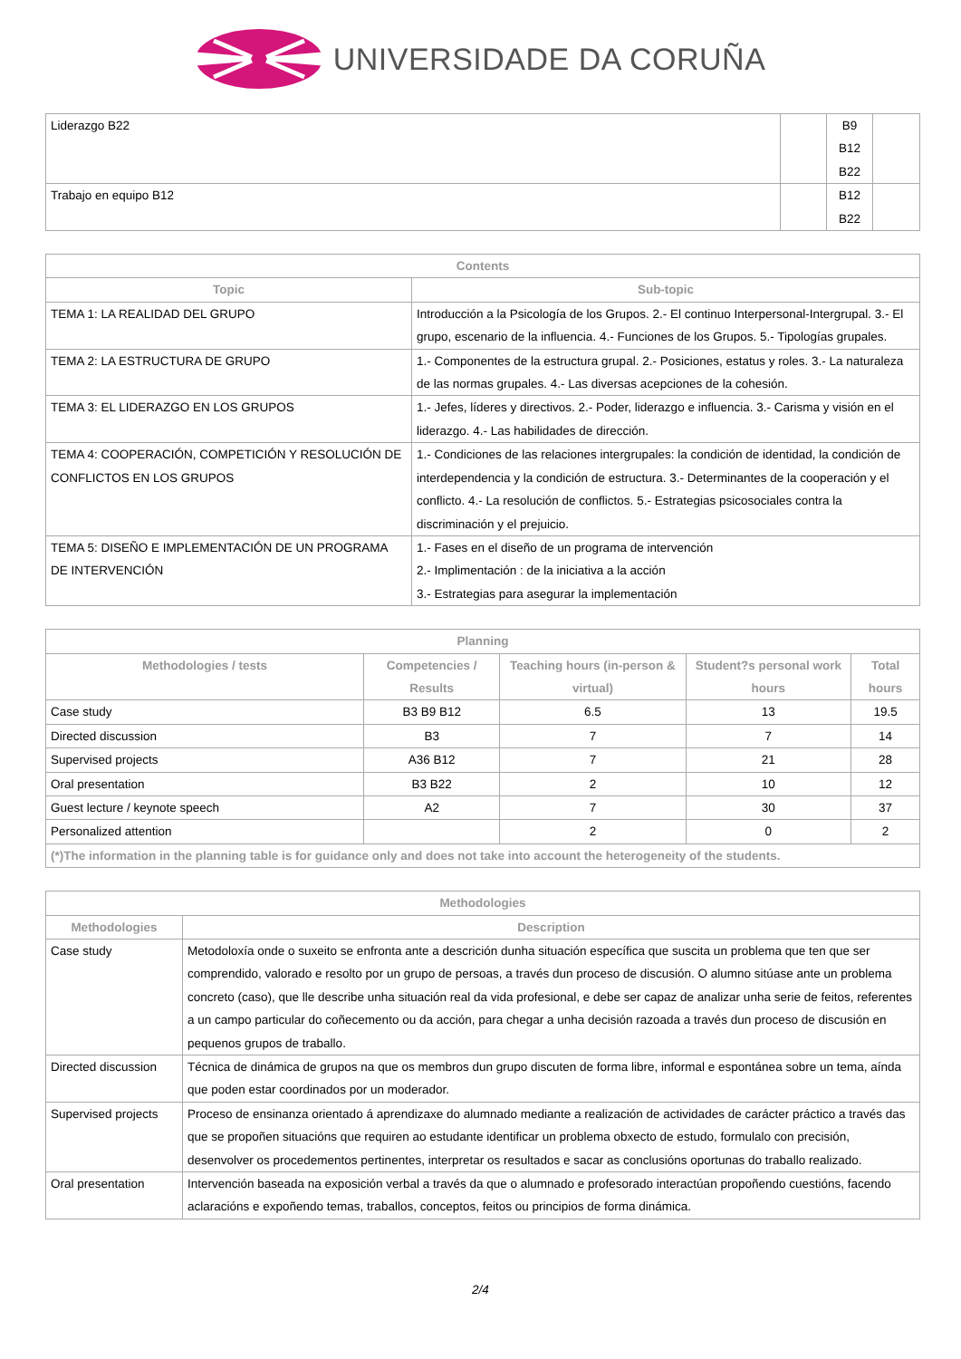UNIVERSIDADE DA CORUÑA
| Liderazgo B22 | | B9 B12 B22 | |
| Trabajo en equipo B12 | | B12 B22 | |
| Contents | |
| --- | --- |
| Topic | Sub-topic |
| TEMA 1: LA REALIDAD DEL GRUPO | Introducción a la Psicología de los Grupos. 2.- El continuo Interpersonal-Intergrupal. 3.- El grupo, escenario de la influencia. 4.- Funciones de los Grupos. 5.- Tipologías grupales. |
| TEMA 2: LA ESTRUCTURA DE GRUPO | 1.- Componentes de la estructura grupal. 2.- Posiciones, estatus y roles. 3.- La naturaleza de las normas grupales. 4.- Las diversas acepciones de la cohesión. |
| TEMA 3: EL LIDERAZGO EN LOS GRUPOS | 1.- Jefes, líderes y directivos. 2.- Poder, liderazgo e influencia. 3.- Carisma y visión en el liderazgo. 4.- Las habilidades de dirección. |
| TEMA 4: COOPERACIÓN, COMPETICIÓN Y RESOLUCIÓN DE CONFLICTOS EN LOS GRUPOS | 1.- Condiciones de las relaciones intergrupales: la condición de identidad, la condición de interdependencia y la condición de estructura. 3.- Determinantes de la cooperación y el conflicto. 4.- La resolución de conflictos. 5.- Estrategias psicosociales contra la discriminación y el prejuicio. |
| TEMA 5: DISEÑO E IMPLEMENTACIÓN DE UN PROGRAMA DE INTERVENCIÓN | 1.- Fases en el diseño de un programa de intervención 2.- Implimentación : de la iniciativa a la acción 3.- Estrategias para asegurar la implementación |
| Planning | | | | |
| --- | --- | --- | --- | --- |
| Methodologies / tests | Competencies / Results | Teaching hours (in-person & virtual) | Student?s personal work hours | Total hours |
| Case study | B3 B9 B12 | 6.5 | 13 | 19.5 |
| Directed discussion | B3 | 7 | 7 | 14 |
| Supervised projects | A36 B12 | 7 | 21 | 28 |
| Oral presentation | B3 B22 | 2 | 10 | 12 |
| Guest lecture / keynote speech | A2 | 7 | 30 | 37 |
| Personalized attention | | 2 | 0 | 2 |
| (*)The information in the planning table is for guidance only and does not take into account the heterogeneity of the students. | | | | |
| Methodologies | |
| --- | --- |
| Methodologies | Description |
| Case study | Metodoloxía onde o suxeito se enfronta ante a descrición dunha situación específica que suscita un problema que ten que ser comprendido, valorado e resolto por un grupo de persoas, a través dun proceso de discusión. O alumno sitúase ante un problema concreto (caso), que lle describe unha situación real da vida profesional, e debe ser capaz de analizar unha serie de feitos, referentes a un campo particular do coñecemento ou da acción, para chegar a unha decisión razoada a través dun proceso de discusión en pequenos grupos de traballo. |
| Directed discussion | Técnica de dinámica de grupos na que os membros dun grupo discuten de forma libre, informal e espontánea sobre un tema, aínda que poden estar coordinados por un moderador. |
| Supervised projects | Proceso de ensinanza orientado á aprendizaxe do alumnado mediante a realización de actividades de carácter práctico a través das que se propoñen situacións que requiren ao estudante identificar un problema obxecto de estudo, formulalo con precisión, desenvolver os procedementos pertinentes, interpretar os resultados e sacar as conclusións oportunas do traballo realizado. |
| Oral presentation | Intervención baseada na exposición verbal a través da que o alumnado e profesorado interactúan propoñendo cuestións, facendo aclaracións e expoñendo temas, traballos, conceptos, feitos ou principios de forma dinámica. |
2/4